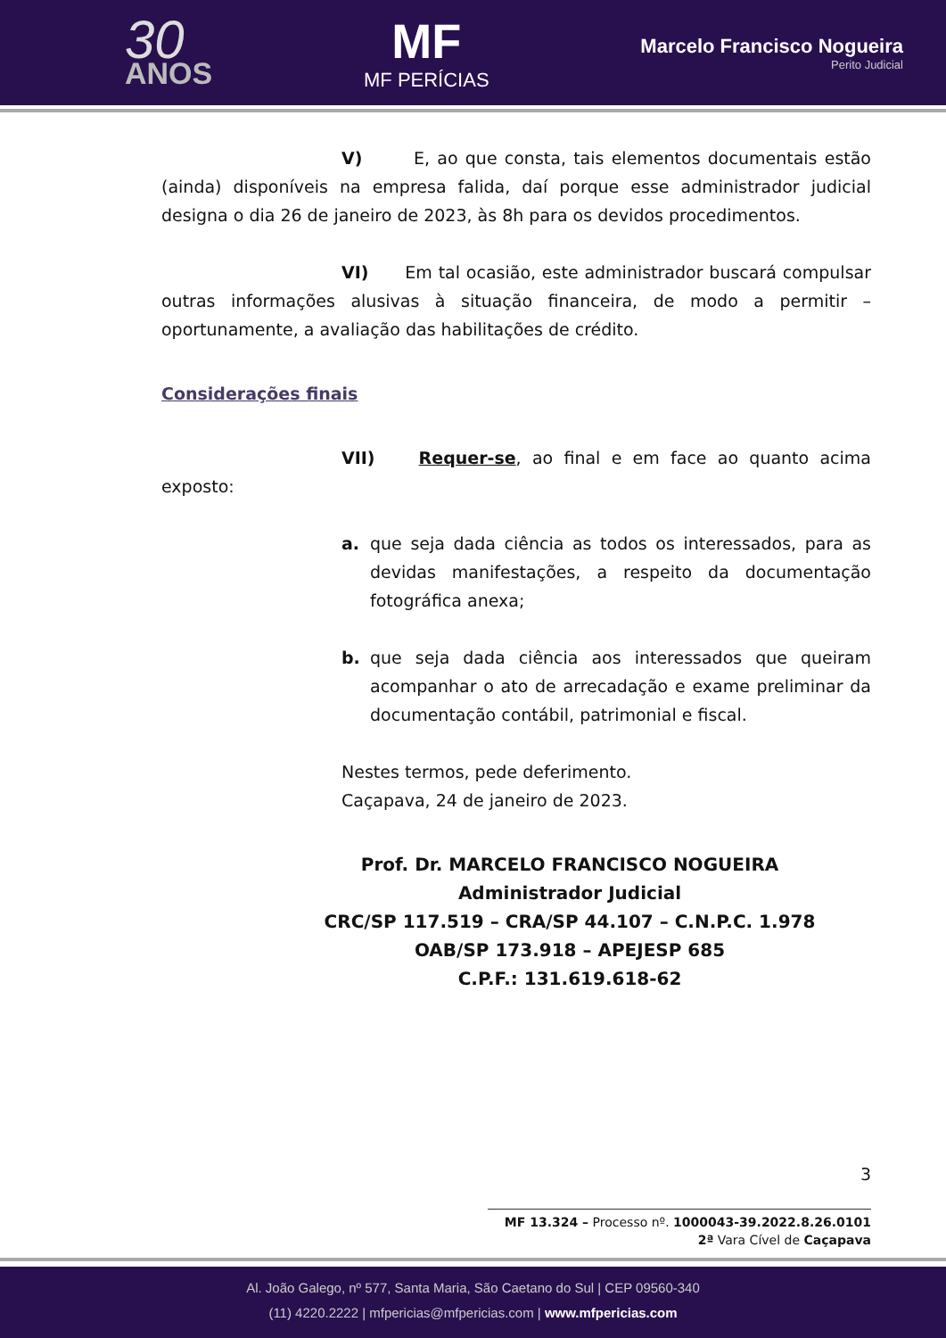30
ANOS
MF
MF PERÍCIAS
Marcelo Francisco Nogueira
Perito Judicial
V) E, ao que consta, tais elementos documentais estão (ainda) disponíveis na empresa falida, daí porque esse administrador judicial designa o dia 26 de janeiro de 2023, às 8h para os devidos procedimentos.
VI) Em tal ocasião, este administrador buscará compulsar outras informações alusivas à situação financeira, de modo a permitir – oportunamente, a avaliação das habilitações de crédito.
Considerações finais
VII) Requer-se, ao final e em face ao quanto acima exposto:
a. que seja dada ciência as todos os interessados, para as devidas manifestações, a respeito da documentação fotográfica anexa;
b. que seja dada ciência aos interessados que queiram acompanhar o ato de arrecadação e exame preliminar da documentação contábil, patrimonial e fiscal.
Nestes termos, pede deferimento.
Caçapava, 24 de janeiro de 2023.
Prof. Dr. MARCELO FRANCISCO NOGUEIRA
Administrador Judicial
CRC/SP 117.519 – CRA/SP 44.107 – C.N.P.C. 1.978
OAB/SP 173.918 – APEJESP 685
C.P.F.: 131.619.618-62
3
MF 13.324 – Processo nº. 1000043-39.2022.8.26.0101
2ª Vara Cível de Caçapava
Al. João Galego, nº 577, Santa Maria, São Caetano do Sul | CEP 09560-340
(11) 4220.2222 | mfpericias@mfpericias.com | www.mfpericias.com